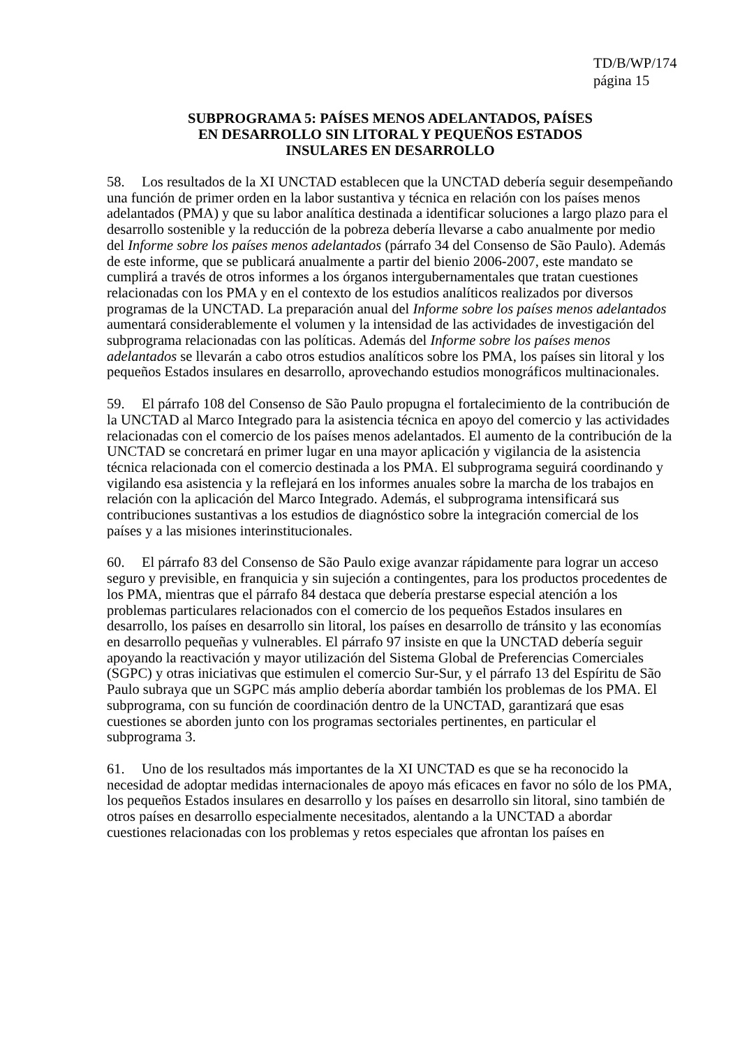TD/B/WP/174
página 15
SUBPROGRAMA 5: PAÍSES MENOS ADELANTADOS, PAÍSES
EN DESARROLLO SIN LITORAL Y PEQUEÑOS ESTADOS
INSULARES EN DESARROLLO
58. Los resultados de la XI UNCTAD establecen que la UNCTAD debería seguir desempeñando una función de primer orden en la labor sustantiva y técnica en relación con los países menos adelantados (PMA) y que su labor analítica destinada a identificar soluciones a largo plazo para el desarrollo sostenible y la reducción de la pobreza debería llevarse a cabo anualmente por medio del Informe sobre los países menos adelantados (párrafo 34 del Consenso de São Paulo). Además de este informe, que se publicará anualmente a partir del bienio 2006-2007, este mandato se cumplirá a través de otros informes a los órganos intergubernamentales que tratan cuestiones relacionadas con los PMA y en el contexto de los estudios analíticos realizados por diversos programas de la UNCTAD. La preparación anual del Informe sobre los países menos adelantados aumentará considerablemente el volumen y la intensidad de las actividades de investigación del subprograma relacionadas con las políticas. Además del Informe sobre los países menos adelantados se llevarán a cabo otros estudios analíticos sobre los PMA, los países sin litoral y los pequeños Estados insulares en desarrollo, aprovechando estudios monográficos multinacionales.
59. El párrafo 108 del Consenso de São Paulo propugna el fortalecimiento de la contribución de la UNCTAD al Marco Integrado para la asistencia técnica en apoyo del comercio y las actividades relacionadas con el comercio de los países menos adelantados. El aumento de la contribución de la UNCTAD se concretará en primer lugar en una mayor aplicación y vigilancia de la asistencia técnica relacionada con el comercio destinada a los PMA. El subprograma seguirá coordinando y vigilando esa asistencia y la reflejará en los informes anuales sobre la marcha de los trabajos en relación con la aplicación del Marco Integrado. Además, el subprograma intensificará sus contribuciones sustantivas a los estudios de diagnóstico sobre la integración comercial de los países y a las misiones interinstitucionales.
60. El párrafo 83 del Consenso de São Paulo exige avanzar rápidamente para lograr un acceso seguro y previsible, en franquicia y sin sujeción a contingentes, para los productos procedentes de los PMA, mientras que el párrafo 84 destaca que debería prestarse especial atención a los problemas particulares relacionados con el comercio de los pequeños Estados insulares en desarrollo, los países en desarrollo sin litoral, los países en desarrollo de tránsito y las economías en desarrollo pequeñas y vulnerables. El párrafo 97 insiste en que la UNCTAD debería seguir apoyando la reactivación y mayor utilización del Sistema Global de Preferencias Comerciales (SGPC) y otras iniciativas que estimulen el comercio Sur-Sur, y el párrafo 13 del Espíritu de São Paulo subraya que un SGPC más amplio debería abordar también los problemas de los PMA. El subprograma, con su función de coordinación dentro de la UNCTAD, garantizará que esas cuestiones se aborden junto con los programas sectoriales pertinentes, en particular el subprograma 3.
61. Uno de los resultados más importantes de la XI UNCTAD es que se ha reconocido la necesidad de adoptar medidas internacionales de apoyo más eficaces en favor no sólo de los PMA, los pequeños Estados insulares en desarrollo y los países en desarrollo sin litoral, sino también de otros países en desarrollo especialmente necesitados, alentando a la UNCTAD a abordar cuestiones relacionadas con los problemas y retos especiales que afrontan los países en